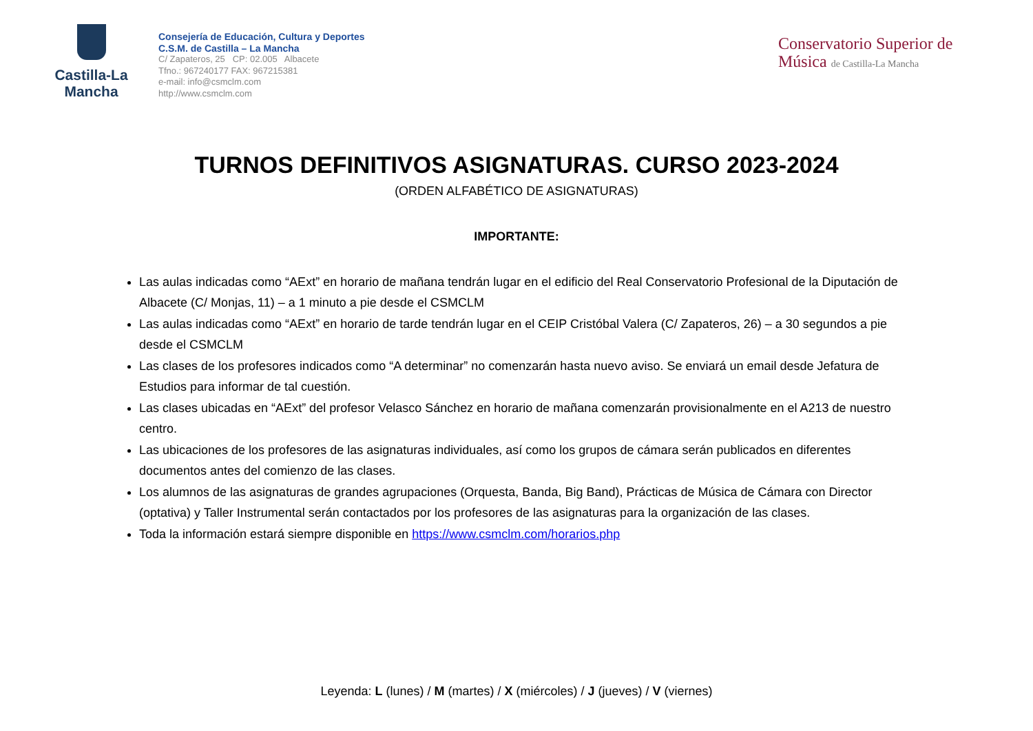Castilla-La Mancha
Consejería de Educación, Cultura y Deportes
C.S.M. de Castilla – La Mancha
C/ Zapateros, 25 CP: 02.005 Albacete
Tfno.: 967240177 FAX: 967215381
e-mail: info@csmclm.com
http://www.csmclm.com
Conservatorio Superior de Música de Castilla-La Mancha
TURNOS DEFINITIVOS ASIGNATURAS. CURSO 2023-2024
(ORDEN ALFABÉTICO DE ASIGNATURAS)
IMPORTANTE:
Las aulas indicadas como “AExt” en horario de mañana tendrán lugar en el edificio del Real Conservatorio Profesional de la Diputación de Albacete (C/ Monjas, 11) – a 1 minuto a pie desde el CSMCLM
Las aulas indicadas como “AExt” en horario de tarde tendrán lugar en el CEIP Cristóbal Valera (C/ Zapateros, 26) – a 30 segundos a pie desde el CSMCLM
Las clases de los profesores indicados como “A determinar” no comenzarán hasta nuevo aviso. Se enviará un email desde Jefatura de Estudios para informar de tal cuestión.
Las clases ubicadas en “AExt” del profesor Velasco Sánchez en horario de mañana comenzarán provisionalmente en el A213 de nuestro centro.
Las ubicaciones de los profesores de las asignaturas individuales, así como los grupos de cámara serán publicados en diferentes documentos antes del comienzo de las clases.
Los alumnos de las asignaturas de grandes agrupaciones (Orquesta, Banda, Big Band), Prácticas de Música de Cámara con Director (optativa) y Taller Instrumental serán contactados por los profesores de las asignaturas para la organización de las clases.
Toda la información estará siempre disponible en https://www.csmclm.com/horarios.php
Leyenda: L (lunes) / M (martes) / X (miércoles) / J (jueves) / V (viernes)